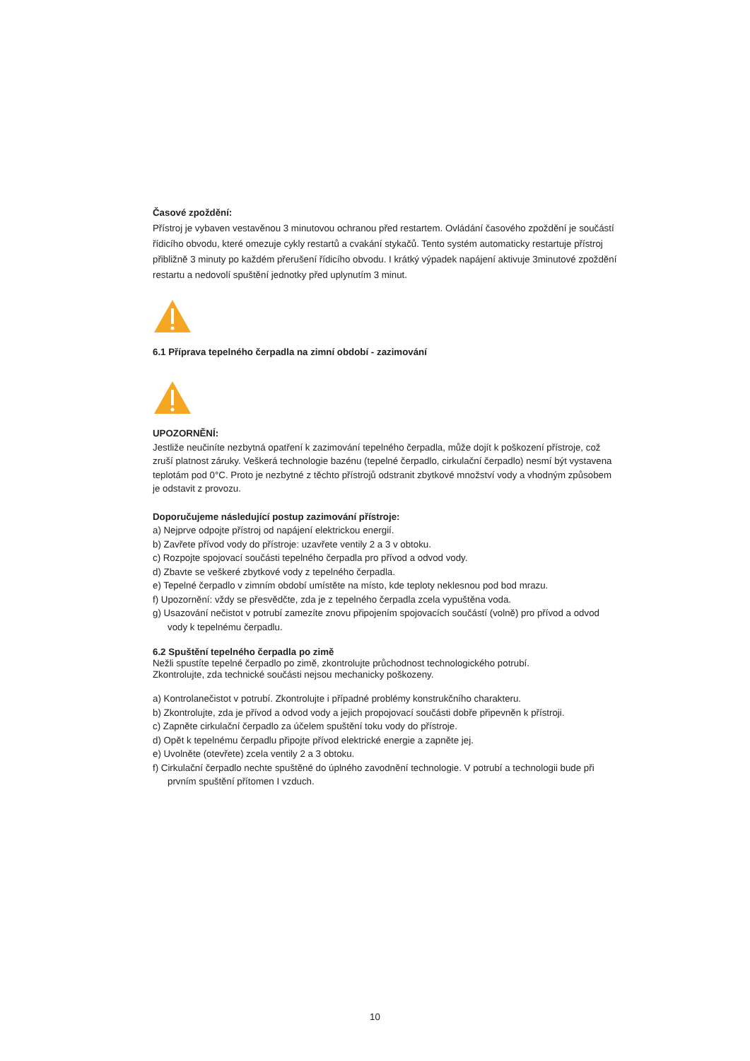Časové zpoždění:
Přístroj je vybaven vestavěnou 3 minutovou ochranou před restartem. Ovládání časového zpoždění je součástí řídicího obvodu, které omezuje cykly restartů a cvakání stykačů. Tento systém automaticky restartuje přístroj přibližně 3 minuty po každém přerušení řídicího obvodu. I krátký výpadek napájení aktivuje 3minutové zpoždění restartu a nedovolí spuštění jednotky před uplynutím 3 minut.
6.1 Příprava tepelného čerpadla na zimní období - zazimování
UPOZORNĚNÍ:
Jestliže neučiníte nezbytná opatření k zazimování tepelného čerpadla, může dojít k poškození přístroje, což zruší platnost záruky. Veškerá technologie bazénu (tepelné čerpadlo, cirkulační čerpadlo) nesmí být vystavena teplotám pod 0°C. Proto je nezbytné z těchto přístrojů odstranit zbytkové množství vody a vhodným způsobem je odstavit z provozu.
Doporučujeme následující postup zazimování přístroje:
a) Nejprve odpojte přístroj od napájení elektrickou energií.
b) Zavřete přívod vody do přístroje: uzavřete ventily 2 a 3 v obtoku.
c) Rozpojte spojovací součásti tepelného čerpadla pro přívod a odvod vody.
d) Zbavte se veškeré zbytkové vody z tepelného čerpadla.
e) Tepelné čerpadlo v zimním období umístěte na místo, kde teploty neklesnou pod bod mrazu.
f) Upozornění: vždy se přesvědčte, zda je z tepelného čerpadla zcela vypuštěna voda.
g) Usazování nečistot v potrubí zamezíte znovu připojením spojovacích součástí (volně) pro přívod a odvod vody k tepelnému čerpadlu.
6.2 Spuštění tepelného čerpadla po zimě
Nežli spustíte tepelné čerpadlo po zimě, zkontrolujte průchodnost technologického potrubí.
Zkontrolujte, zda technické součásti nejsou mechanicky poškozeny.
a) Kontrolanečistot v potrubí. Zkontrolujte i případné problémy konstrukčního charakteru.
b) Zkontrolujte, zda je přívod a odvod vody a jejich propojovací součásti dobře připevněn k přístroji.
c) Zapněte cirkulační čerpadlo za účelem spuštění toku vody do přístroje.
d) Opět k tepelnému čerpadlu připojte přívod elektrické energie a zapněte jej.
e) Uvolněte (otevřete) zcela ventily 2 a 3 obtoku.
f) Cirkulační čerpadlo nechte spuštěné do úplného zavodnění technologie. V potrubí a technologii bude při prvním spuštění přítomen I vzduch.
10